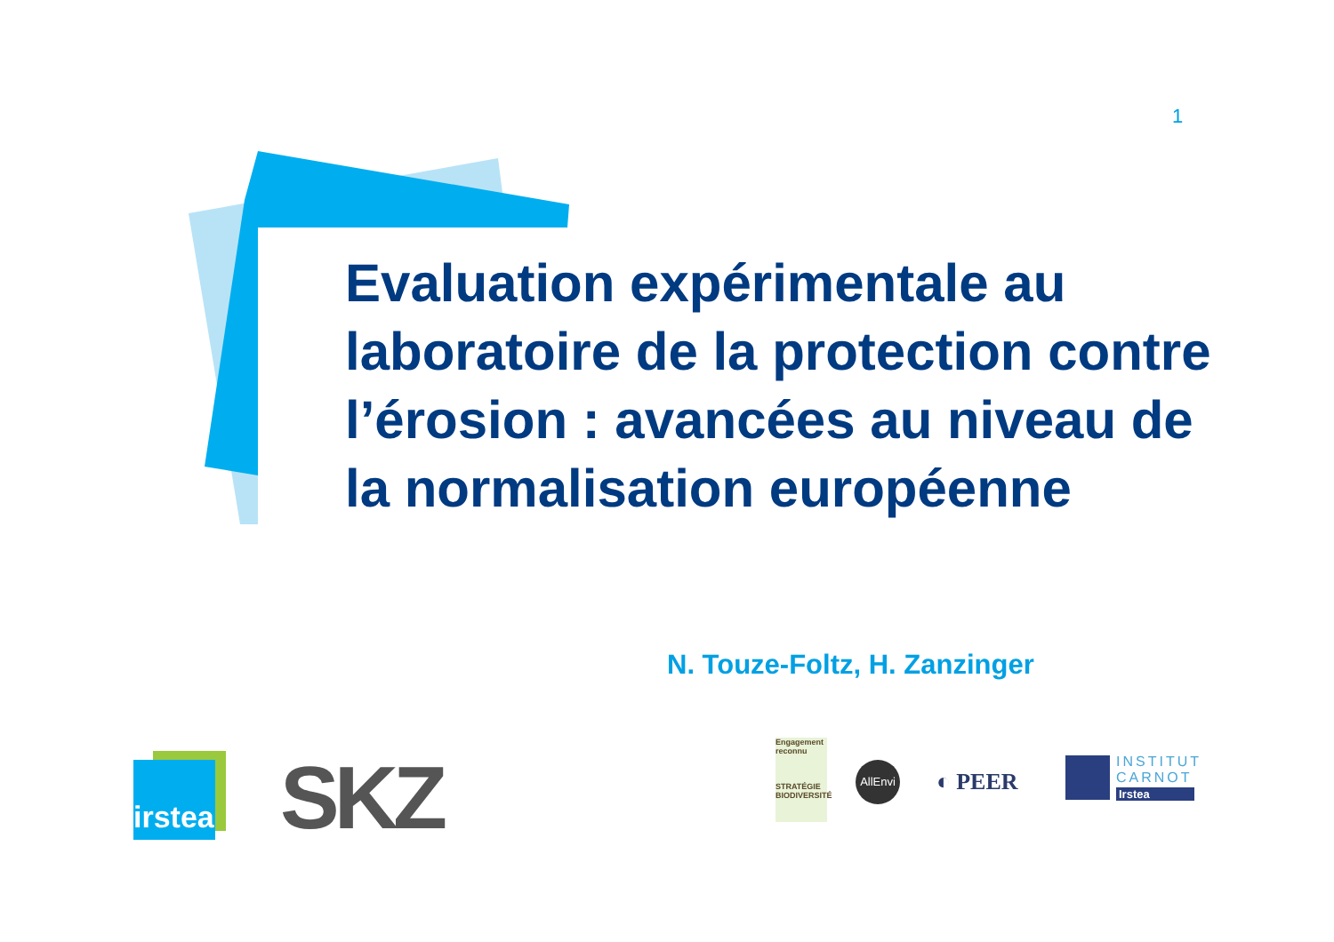1
Evaluation expérimentale au laboratoire de la protection contre l’érosion : avancées au niveau de la normalisation européenne
N. Touze-Foltz, H. Zanzinger
irstea
SKZ
Engagement reconnu
STRATÉGIE BIODIVERSITÉ
AllEnvi
◐ PEER
INSTITUT
CARNOT
Irstea